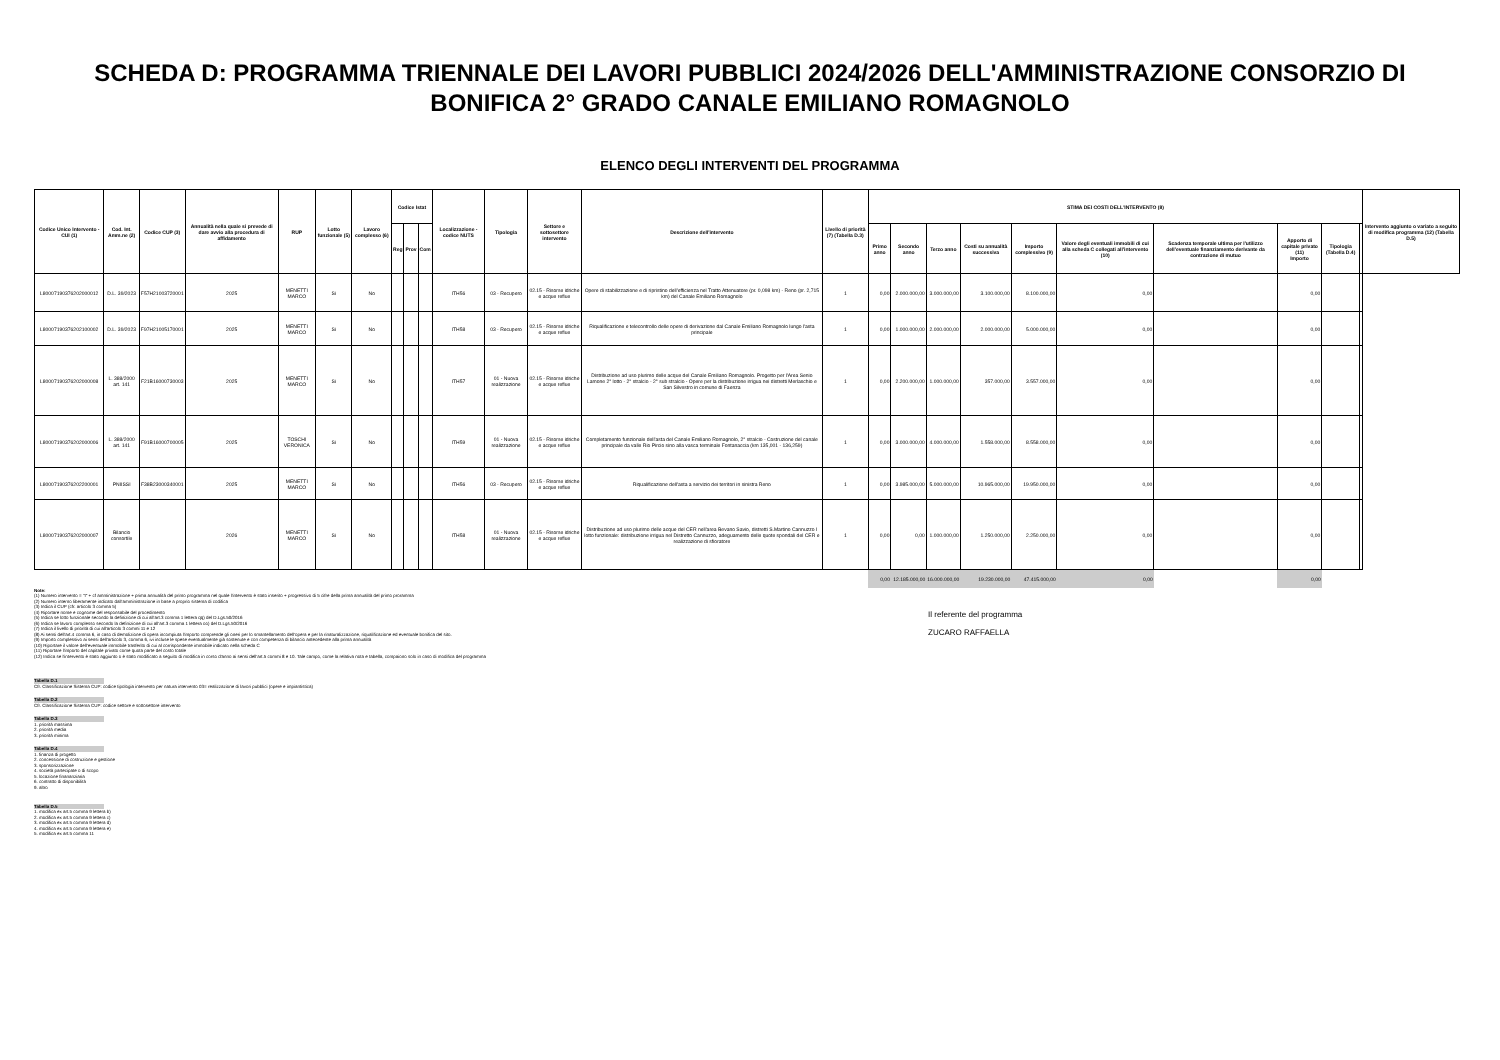SCHEDA D: PROGRAMMA TRIENNALE DEI LAVORI PUBBLICI 2024/2026 DELL'AMMINISTRAZIONE CONSORZIO DI BONIFICA 2° GRADO CANALE EMILIANO ROMAGNOLO
ELENCO DEGLI INTERVENTI DEL PROGRAMMA
| Codice Unico Intervento - CUI (1) | Cod. Int. Amm.ne (2) | Codice CUP (3) | Annualità nella quale si prevede di dare avvio alla procedura di affidamento | RUP | Lotto funzionale (5) | Lavoro complesso (6) | Codice Istat | | | Localizzazione - codice NUTS | Tipologia | Settore e sottosettore intervento | Descrizione dell'intervento | Livello di priorità (7) (Tabella D.3) | STIMA DEI COSTI DELL'INTERVENTO (8) | | | | | | | | | | Intervento aggiunto o variato a seguito di modifica programma (12) (Tabella D.5) |
| --- | --- | --- | --- | --- | --- | --- | --- | --- | --- | --- | --- | --- | --- | --- | --- | --- | --- | --- | --- | --- | --- | --- | --- | --- | --- |
| | | | | | | | Reg | Prov | Com | | | | | | Primo anno | Secondo anno | Terzo anno | Costi su annualità successiva | Importo complessivo (9) | Valore degli eventuali immobili di cui alla scheda C collegati all'intervento (10) | Scadenza temporale ultima per l'utilizzo dell'eventuale finanziamento derivante da contrazione di mutuo | Apporto di capitale privato (11) Importo | Tipologia (Tabella D.4) | | |
| L80007190376202000012 | D.L. 39/2023 | F57H21003720001 | 2025 | MENETTI MARCO | Si | No | | | | ITH56 | 03 - Recupero | 02.15 - Risorse idriche e acque reflue | Opere di stabilizzazione e di ripristino dell'efficienza nel Tratto Attenuatore (pr. 0,098 km) - Reno (pr. 2,715 km) del Canale Emiliano Romagnolo | 1 | 0,00 | 2.000.000,00 | 3.000.000,00 | 3.100.000,00 | 8.100.000,00 | 0,00 | | 0,00 | | | |
| L80007190376202100002 | D.L. 39/2023 | F97H21005170001 | 2025 | MENETTI MARCO | Si | No | | | | ITH58 | 03 - Recupero | 02.15 - Risorse idriche e acque reflue | Riqualificazione e telecontrollo delle opere di derivazione dal Canale Emiliano Romagnolo lungo l'asta principale | 1 | 0,00 | 1.000.000,00 | 2.000.000,00 | 2.000.000,00 | 5.000.000,00 | 0,00 | | 0,00 | | | |
| L80007190376202000008 | L. 388/2000 art. 141 | F21B16000730003 | 2025 | MENETTI MARCO | Si | No | | | | ITH57 | 01 - Nuova realizzazione | 02.15 - Risorse idriche e acque reflue | Distribuzione ad uso plurimo delle acque del Canale Emiliano Romagnolo. Progetto per l'Area Senio Lamone 2° lotto - 2° stralcio - 2° sub stralcio - Opere per la distribuzione irrigua nei distretti Merlaschio e San Silvestro in comune di Faenza | 1 | 0,00 | 2.200.000,00 | 1.000.000,00 | 357.000,00 | 3.557.000,00 | 0,00 | | 0,00 | | | |
| L80007190376202000006 | L. 388/2000 art. 141 | F91B16000700005 | 2025 | TOSCHI VERONICA | Si | No | | | | ITH59 | 01 - Nuova realizzazione | 02.15 - Risorse idriche e acque reflue | Completamento funzionale dell'asta del Canale Emiliano Romagnolo, 2° stralcio - Costruzione del canale principale da valle Rio Pircio sino alla vasca terminale Fontanaccia (km 135,001 - 136,259) | 1 | 0,00 | 3.000.000,00 | 4.000.000,00 | 1.558.000,00 | 8.558.000,00 | 0,00 | | 0,00 | | | |
| L80007190376202200001 | PNIISSI | F38B23000340001 | 2025 | MENETTI MARCO | Si | No | | | | ITH56 | 03 - Recupero | 02.15 - Risorse idriche e acque reflue | Riqualificazione dell'asta a servizio dei territori in sinistra Reno | 1 | 0,00 | 3.985.000,00 | 5.000.000,00 | 10.965.000,00 | 19.950.000,00 | 0,00 | | 0,00 | | | |
| L80007190376202000007 | Bilancio consortile | | 2026 | MENETTI MARCO | Si | No | | | | ITH58 | 01 - Nuova realizzazione | 02.15 - Risorse idriche e acque reflue | Distribuzione ad uso plurimo delle acque del CER nell'area Bevano Savio, distretti S.Martino Cannuzzo I lotto funzionale: distribuzione irrigua nel Distretto Cannuzzo, adeguamento delle quote spondali del CER e realizzazione di sfioratore | 1 | 0,00 | 0,00 | 1.000.000,00 | 1.250.000,00 | 2.250.000,00 | 0,00 | | 0,00 | | | |
| | | | | | | | | | | | | | | | 0,00 | 12.185.000,00 | 16.000.000,00 | 19.230.000,00 | 47.415.000,00 | 0,00 | | 0,00 | | | |
Note:
(1) Numero intervento = "I" + cf amministrazione + prima annualità del primo programma nel quale l'intervento è stato inserito + progressivo di 5 cifre della prima annualità del primo proramma
(2) Numero interno liberamente indicato dall'amministrazione in base a proprio sistema di codifica
(3) Indica il CUP (cfr. articolo 3 comma 5)
(4) Riportare nome e cognome del responsabile del procedimento
(5) Indica se lotto funzionale secondo la definizione di cui all'art.3 comma 1 lettera qq) del D.Lgs.50/2016
(6) Indica se lavoro complesso secondo la definizione di cui all'art.3 comma 1 lettera oo) del D.Lgs.50/2016
(7) Indica il livello di priorità di cui all'articolo 3 commi 11 e 12
(8) Ai sensi dell'art.4 comma 6, in caso di demolizione di opera incompiuta l'importo comprende gli oneri per lo smantellamento dell'opera e per la rinaturalizzazione, riqualificazione ed eventuale bonifica del sito.
(9) Importo complessivo ai sensi dell'articolo 3, comma 6, ivi incluse le spese eventualmente già sostenute e con competenza di bilancio antecedente alla prima annualità
(10) Riportare il valore dell'eventuale immobile trasferito di cui al corrispondente immobile indicato nella scheda C
(11) Riportare l'importo del capitale privato come quota parte del costo totale
(12) Indica se l'intervento è stato aggiunto o è stato modificato a seguito di modifica in corso d'anno ai sensi dell'art.5 commi 8 e 10. Tale campo, come la relativa nota e tabella, compaiono solo in caso di modifica del programma
Tabella D.1
Cfr. Classificazione Sistema CUP: codice tipologia intervento per natura intervento 03= realizzazione di lavori pubblici (opere e impiantistica)
Tabella D.2
Cfr. Classificazione Sistema CUP: codice settore e sottosettore intervento
Tabella D.3
1. priorità massima
2. priorità media
3. priorità minima
Tabella D.4
1. finanza di progetto
2. concessione di costruzione e gestione
3. sponsorizzazione
4. società partecipate o di scopo
5. locazione finananziaria
6. contratto di disponibilità
9. altro
Tabella D.5
1. modifica ex art.5 comma 9 lettera b)
2. modifica ex art.5 comma 9 lettera c)
3. modifica ex art.5 comma 9 lettera d)
4. modifica ex art.5 comma 9 lettera e)
5. modifica ex art.5 comma 11
Il referente del programma
ZUCARO RAFFAELLA